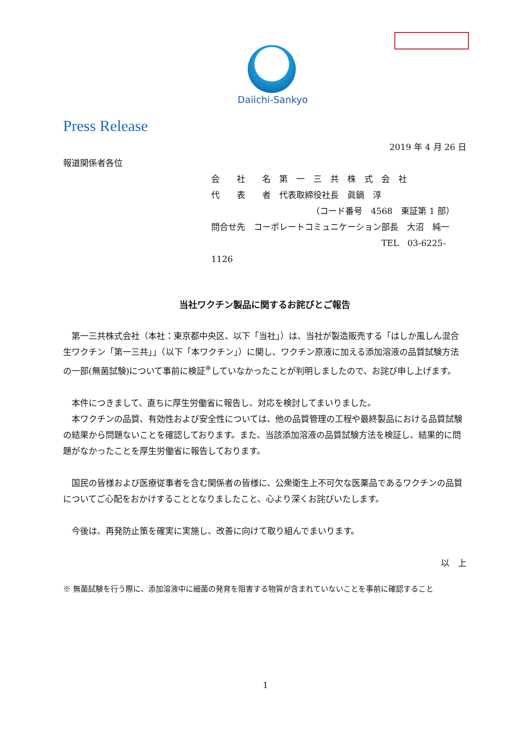Daiichi-Sankyo
Press Release
2019 年 4 月 26 日
報道関係者各位
会　　社　　名　第　一　三　共　株　式　会　社
代　　表　　者　代表取締役社長　眞鍋　淳
（コード番号　4568　東証第 1 部）
問合せ先　コーポレートコミュニケーション部長　大沼　純一
TEL　03-6225-1126
当社ワクチン製品に関するお詫びとご報告
　第一三共株式会社（本社：東京都中央区、以下「当社」）は、当社が製造販売する「はしか風しん混合生ワクチン「第一三共」」（以下「本ワクチン」）に関し、ワクチン原液に加える添加溶液の品質試験方法の一部(無菌試験)について事前に検証<sup>※</sup>していなかったことが判明しましたので、お詫び申し上げます。
　本件につきまして、直ちに厚生労働省に報告し、対応を検討してまいりました。
　本ワクチンの品質、有効性および安全性については、他の品質管理の工程や最終製品における品質試験の結果から問題ないことを確認しております。また、当該添加溶液の品質試験方法を検証し、結果的に問題がなかったことを厚生労働省に報告しております。
　国民の皆様および医療従事者を含む関係者の皆様に、公衆衛生上不可欠な医薬品であるワクチンの品質についてご心配をおかけすることとなりましたこと、心より深くお詫びいたします。
　今後は、再発防止策を確実に実施し、改善に向けて取り組んでまいります。
以　上
※ 無菌試験を行う際に、添加溶液中に細菌の発育を阻害する物質が含まれていないことを事前に確認すること
1